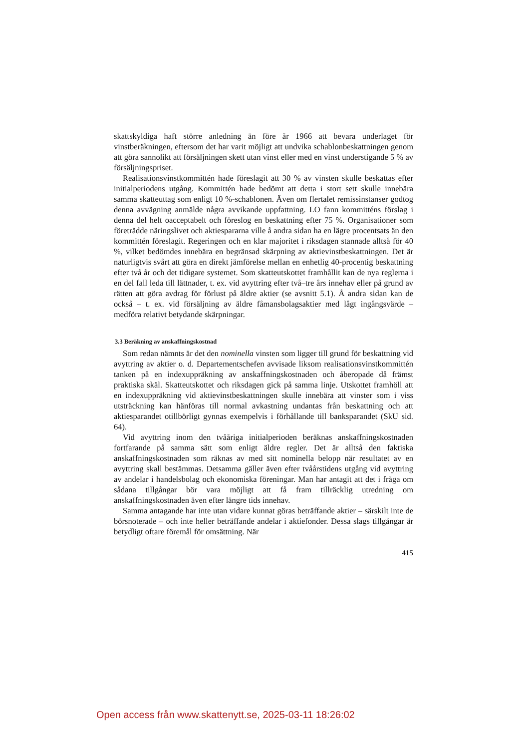skattskyldiga haft större anledning än före år 1966 att bevara underlaget för vinstberäkningen, eftersom det har varit möjligt att undvika schablonbeskattningen genom att göra sannolikt att försäljningen skett utan vinst eller med en vinst understigande 5 % av försäljningspriset.
Realisationsvinstkommittén hade föreslagit att 30 % av vinsten skulle beskattas efter initialperiodens utgång. Kommittén hade bedömt att detta i stort sett skulle innebära samma skatteuttag som enligt 10 %-schablonen. Även om flertalet remissinstanser godtog denna avvägning anmälde några avvikande uppfattning. LO fann kommitténs förslag i denna del helt oacceptabelt och föreslog en beskattning efter 75 %. Organisationer som företrädde näringslivet och aktiespararna ville å andra sidan ha en lägre procentsats än den kommittén föreslagit. Regeringen och en klar majoritet i riksdagen stannade alltså för 40 %, vilket bedömdes innebära en begränsad skärpning av aktievinstbeskattningen. Det är naturligtvis svårt att göra en direkt jämförelse mellan en enhetlig 40-procentig beskattning efter två år och det tidigare systemet. Som skatteutskottet framhållit kan de nya reglerna i en del fall leda till lättnader, t. ex. vid avyttring efter två–tre års innehav eller på grund av rätten att göra avdrag för förlust på äldre aktier (se avsnitt 5.1). Å andra sidan kan de också – t. ex. vid försäljning av äldre fåmansbolagsaktier med lågt ingångsvärde – medföra relativt betydande skärpningar.
3.3 Beräkning av anskaffningskostnad
Som redan nämnts är det den nominella vinsten som ligger till grund för beskattning vid avyttring av aktier o. d. Departementschefen avvisade liksom realisationsvinstkommittén tanken på en indexuppräkning av anskaffningskostnaden och åberopade då främst praktiska skäl. Skatteutskottet och riksdagen gick på samma linje. Utskottet framhöll att en indexuppräkning vid aktievinstbeskattningen skulle innebära att vinster som i viss utsträckning kan hänföras till normal avkastning undantas från beskattning och att aktiesparandet otillbörligt gynnas exempelvis i förhållande till banksparandet (SkU sid. 64).
Vid avyttring inom den tvååriga initialperioden beräknas anskaffningskostnaden fortfarande på samma sätt som enligt äldre regler. Det är alltså den faktiska anskaffningskostnaden som räknas av med sitt nominella belopp när resultatet av en avyttring skall bestämmas. Detsamma gäller även efter tvåårstidens utgång vid avyttring av andelar i handelsbolag och ekonomiska föreningar. Man har antagit att det i fråga om sådana tillgångar bör vara möjligt att få fram tillräcklig utredning om anskaffningskostnaden även efter längre tids innehav.
Samma antagande har inte utan vidare kunnat göras beträffande aktier – särskilt inte de börsnoterade – och inte heller beträffande andelar i aktiefonder. Dessa slags tillgångar är betydligt oftare föremål för omsättning. När
415
Open access från www.skattenytt.se, 2025-03-11 18:26:02